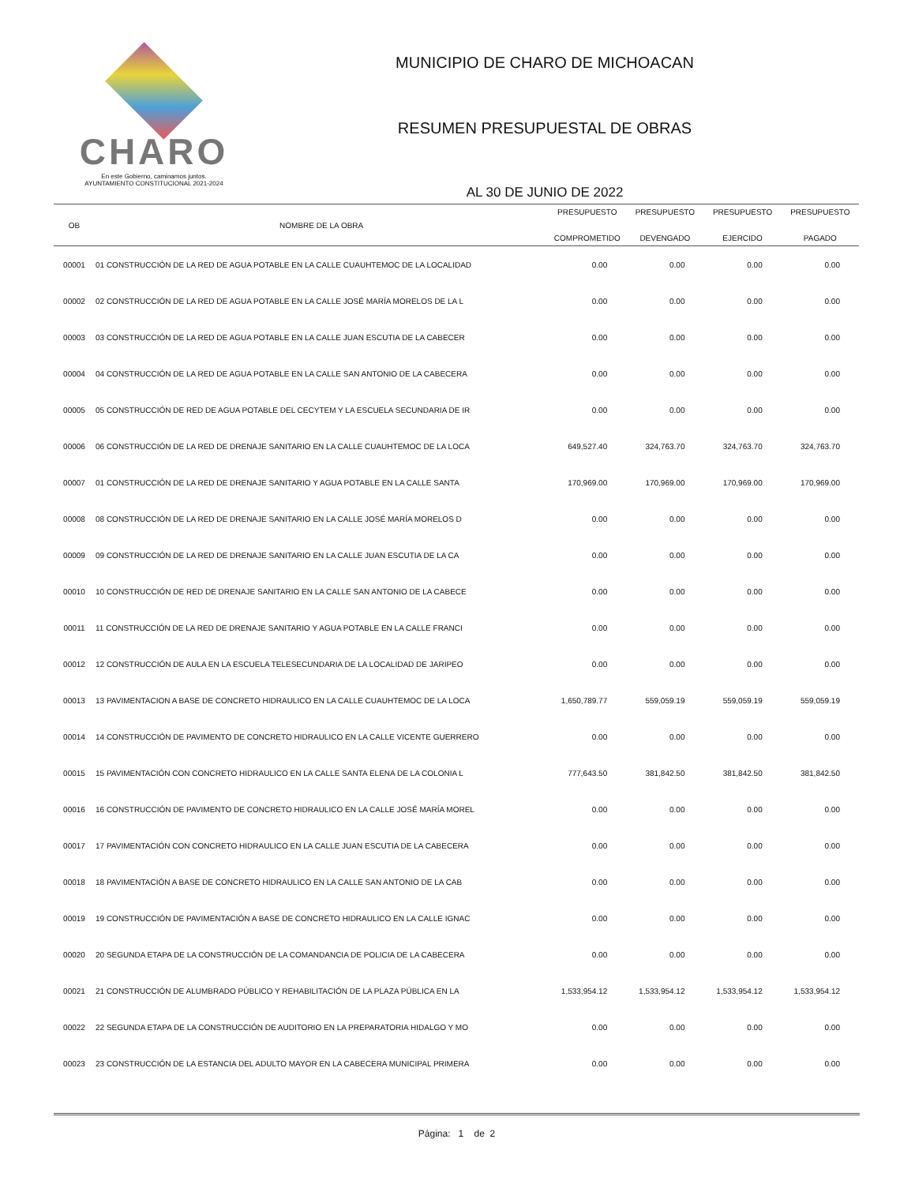CHARO
En este Gobierno, caminamos juntos.
AYUNTAMIENTO CONSTITUCIONAL 2021-2024
MUNICIPIO DE CHARO DE MICHOACAN
RESUMEN PRESUPUESTAL DE OBRAS
AL 30 DE JUNIO DE 2022
| OB | NOMBRE DE LA OBRA | PRESUPUESTO COMPROMETIDO | PRESUPUESTO DEVENGADO | PRESUPUESTO EJERCIDO | PRESUPUESTO PAGADO |
| --- | --- | --- | --- | --- | --- |
| 00001 | 01 CONSTRUCCIÓN DE LA RED DE AGUA POTABLE EN LA CALLE CUAUHTEMOC DE LA LOCALIDAD | 0.00 | 0.00 | 0.00 | 0.00 |
| 00002 | 02 CONSTRUCCIÓN DE LA RED DE AGUA POTABLE EN LA CALLE JOSÉ MARÍA MORELOS DE LA L | 0.00 | 0.00 | 0.00 | 0.00 |
| 00003 | 03 CONSTRUCCIÓN DE LA RED DE AGUA POTABLE EN LA CALLE JUAN ESCUTIA DE LA CABECER | 0.00 | 0.00 | 0.00 | 0.00 |
| 00004 | 04 CONSTRUCCIÓN DE LA RED DE AGUA POTABLE EN LA CALLE SAN ANTONIO DE LA CABECERA | 0.00 | 0.00 | 0.00 | 0.00 |
| 00005 | 05 CONSTRUCCIÓN DE RED DE AGUA POTABLE DEL CECYTEM Y LA ESCUELA SECUNDARIA DE IR | 0.00 | 0.00 | 0.00 | 0.00 |
| 00006 | 06 CONSTRUCCIÓN DE LA RED DE DRENAJE SANITARIO EN LA CALLE CUAUHTEMOC DE LA LOCA | 649,527.40 | 324,763.70 | 324,763.70 | 324,763.70 |
| 00007 | 01 CONSTRUCCIÓN DE LA RED DE DRENAJE SANITARIO Y AGUA POTABLE EN LA CALLE SANTA | 170,969.00 | 170,969.00 | 170,969.00 | 170,969.00 |
| 00008 | 08 CONSTRUCCIÓN DE LA RED DE DRENAJE SANITARIO EN LA CALLE JOSÉ MARÍA MORELOS D | 0.00 | 0.00 | 0.00 | 0.00 |
| 00009 | 09 CONSTRUCCIÓN DE LA RED DE DRENAJE SANITARIO EN LA CALLE JUAN ESCUTIA DE LA CA | 0.00 | 0.00 | 0.00 | 0.00 |
| 00010 | 10 CONSTRUCCIÓN DE RED DE DRENAJE SANITARIO EN LA CALLE SAN ANTONIO DE LA CABECE | 0.00 | 0.00 | 0.00 | 0.00 |
| 00011 | 11 CONSTRUCCIÓN DE LA RED DE DRENAJE SANITARIO Y AGUA POTABLE EN LA CALLE FRANCI | 0.00 | 0.00 | 0.00 | 0.00 |
| 00012 | 12 CONSTRUCCIÓN DE AULA EN LA ESCUELA TELESECUNDARIA DE LA LOCALIDAD DE JARIPEO | 0.00 | 0.00 | 0.00 | 0.00 |
| 00013 | 13 PAVIMENTACION A BASE DE CONCRETO HIDRAULICO EN LA CALLE CUAUHTEMOC DE LA LOCA | 1,650,789.77 | 559,059.19 | 559,059.19 | 559,059.19 |
| 00014 | 14 CONSTRUCCIÓN DE PAVIMENTO DE CONCRETO HIDRAULICO EN LA CALLE VICENTE GUERRERO | 0.00 | 0.00 | 0.00 | 0.00 |
| 00015 | 15 PAVIMENTACIÓN CON CONCRETO HIDRAULICO EN LA CALLE SANTA ELENA DE LA COLONIA L | 777,643.50 | 381,842.50 | 381,842.50 | 381,842.50 |
| 00016 | 16 CONSTRUCCIÓN DE PAVIMENTO DE CONCRETO HIDRAULICO EN LA CALLE JOSÉ MARÍA MOREL | 0.00 | 0.00 | 0.00 | 0.00 |
| 00017 | 17 PAVIMENTACIÓN CON CONCRETO HIDRAULICO EN LA CALLE JUAN ESCUTIA DE LA CABECERA | 0.00 | 0.00 | 0.00 | 0.00 |
| 00018 | 18 PAVIMENTACIÓN A BASE DE CONCRETO HIDRAULICO EN LA CALLE SAN ANTONIO DE LA CAB | 0.00 | 0.00 | 0.00 | 0.00 |
| 00019 | 19 CONSTRUCCIÓN DE PAVIMENTACIÓN A BASE DE CONCRETO HIDRAULICO EN LA CALLE IGNAC | 0.00 | 0.00 | 0.00 | 0.00 |
| 00020 | 20 SEGUNDA ETAPA DE LA CONSTRUCCIÓN DE LA COMANDANCIA DE POLICIA DE LA CABECERA | 0.00 | 0.00 | 0.00 | 0.00 |
| 00021 | 21 CONSTRUCCIÓN DE ALUMBRADO PÚBLICO Y REHABILITACIÓN DE LA PLAZA PÚBLICA EN LA | 1,533,954.12 | 1,533,954.12 | 1,533,954.12 | 1,533,954.12 |
| 00022 | 22 SEGUNDA ETAPA DE LA CONSTRUCCIÓN DE AUDITORIO EN LA PREPARATORIA HIDALGO Y MO | 0.00 | 0.00 | 0.00 | 0.00 |
| 00023 | 23 CONSTRUCCIÓN DE LA ESTANCIA DEL ADULTO MAYOR EN LA CABECERA MUNICIPAL PRIMERA | 0.00 | 0.00 | 0.00 | 0.00 |
Página: 1 de 2